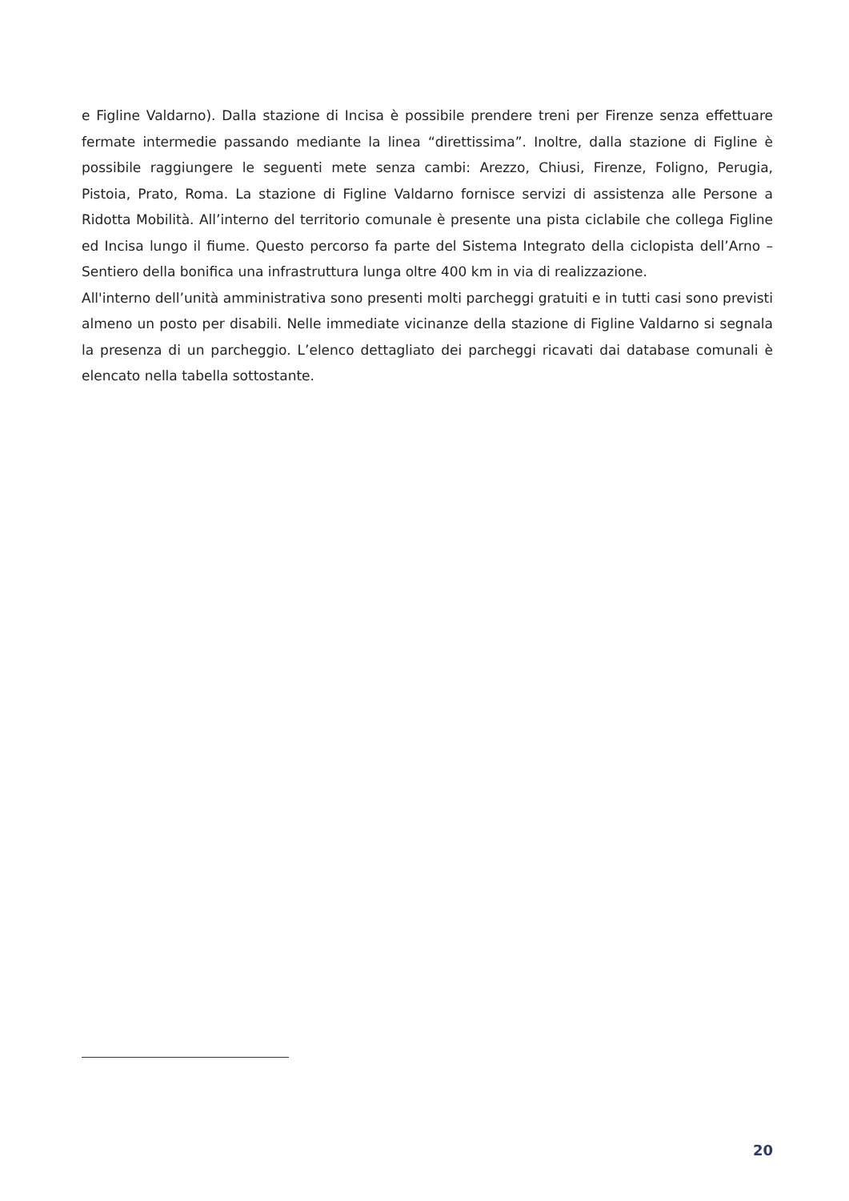e Figline Valdarno). Dalla stazione di Incisa è possibile prendere treni per Firenze senza effettuare fermate intermedie passando mediante la linea “direttissima”. Inoltre, dalla stazione di Figline è possibile raggiungere le seguenti mete senza cambi: Arezzo, Chiusi, Firenze, Foligno, Perugia, Pistoia, Prato, Roma. La stazione di Figline Valdarno fornisce servizi di assistenza alle Persone a Ridotta Mobilità. All’interno del territorio comunale è presente una pista ciclabile che collega Figline ed Incisa lungo il fiume. Questo percorso fa parte del Sistema Integrato della ciclopista dell’Arno – Sentiero della bonifica una infrastruttura lunga oltre 400 km in via di realizzazione.
All'interno dell’unità amministrativa sono presenti molti parcheggi gratuiti e in tutti casi sono previsti almeno un posto per disabili. Nelle immediate vicinanze della stazione di Figline Valdarno si segnala la presenza di un parcheggio. L’elenco dettagliato dei parcheggi ricavati dai database comunali è elencato nella tabella sottostante.
20